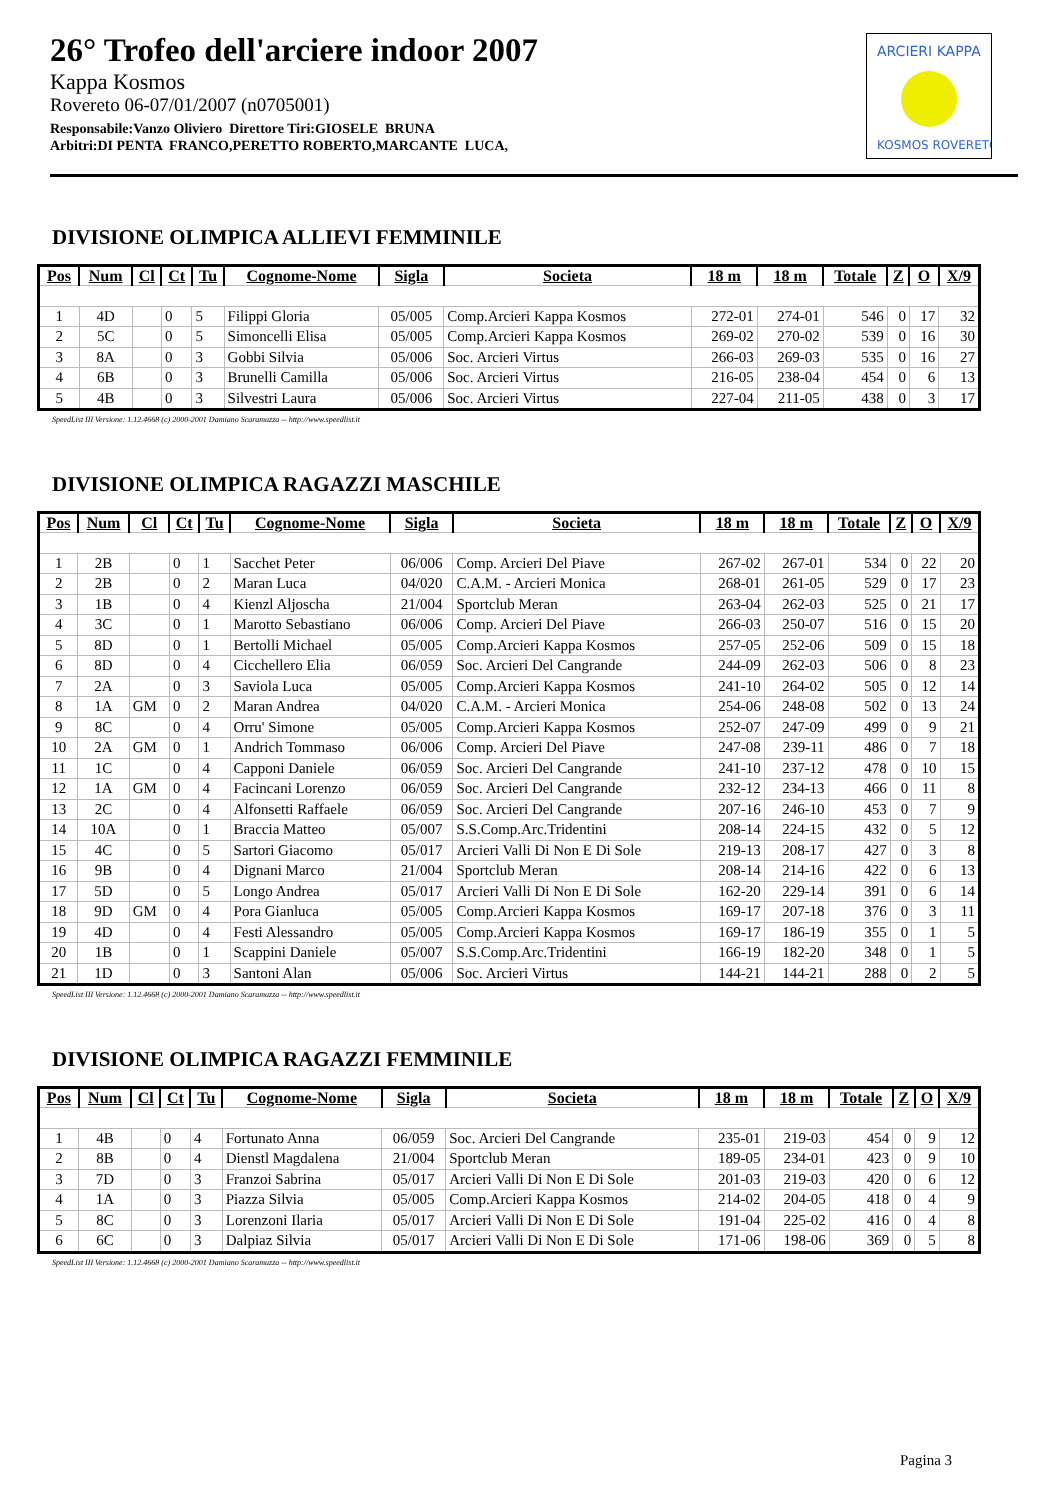26° Trofeo dell'arciere indoor 2007
Kappa Kosmos
Rovereto 06-07/01/2007 (n0705001)
Responsabile:Vanzo Oliviero Direttore Tiri:GIOSELE BRUNA
Arbitri:DI PENTA FRANCO,PERETTO ROBERTO,MARCANTE LUCA,
ARCIERI KAPPA
KOSMOS ROVERETO
DIVISIONE OLIMPICA ALLIEVI FEMMINILE
| Pos | Num | Cl | Ct | Tu | Cognome-Nome | Sigla | Societa | 18 m | 18 m | Totale | Z | O | X/9 |
| --- | --- | --- | --- | --- | --- | --- | --- | --- | --- | --- | --- | --- | --- |
| 1 | 4D | | 0 | 5 | Filippi Gloria | 05/005 | Comp.Arcieri Kappa Kosmos | 272-01 | 274-01 | 546 | 0 | 17 | 32 |
| 2 | 5C | | 0 | 5 | Simoncelli Elisa | 05/005 | Comp.Arcieri Kappa Kosmos | 269-02 | 270-02 | 539 | 0 | 16 | 30 |
| 3 | 8A | | 0 | 3 | Gobbi Silvia | 05/006 | Soc. Arcieri Virtus | 266-03 | 269-03 | 535 | 0 | 16 | 27 |
| 4 | 6B | | 0 | 3 | Brunelli Camilla | 05/006 | Soc. Arcieri Virtus | 216-05 | 238-04 | 454 | 0 | 6 | 13 |
| 5 | 4B | | 0 | 3 | Silvestri Laura | 05/006 | Soc. Arcieri Virtus | 227-04 | 211-05 | 438 | 0 | 3 | 17 |
SpeedList III Versione: 1.12.4668 (c) 2000-2001 Damiano Scaramuzza -- http://www.speedlist.it
DIVISIONE OLIMPICA RAGAZZI MASCHILE
| Pos | Num | Cl | Ct | Tu | Cognome-Nome | Sigla | Societa | 18 m | 18 m | Totale | Z | O | X/9 |
| --- | --- | --- | --- | --- | --- | --- | --- | --- | --- | --- | --- | --- | --- |
| 1 | 2B | | 0 | 1 | Sacchet Peter | 06/006 | Comp. Arcieri Del Piave | 267-02 | 267-01 | 534 | 0 | 22 | 20 |
| 2 | 2B | | 0 | 2 | Maran Luca | 04/020 | C.A.M. - Arcieri Monica | 268-01 | 261-05 | 529 | 0 | 17 | 23 |
| 3 | 1B | | 0 | 4 | Kienzl Aljoscha | 21/004 | Sportclub Meran | 263-04 | 262-03 | 525 | 0 | 21 | 17 |
| 4 | 3C | | 0 | 1 | Marotto Sebastiano | 06/006 | Comp. Arcieri Del Piave | 266-03 | 250-07 | 516 | 0 | 15 | 20 |
| 5 | 8D | | 0 | 1 | Bertolli Michael | 05/005 | Comp.Arcieri Kappa Kosmos | 257-05 | 252-06 | 509 | 0 | 15 | 18 |
| 6 | 8D | | 0 | 4 | Cicchellero Elia | 06/059 | Soc. Arcieri Del Cangrande | 244-09 | 262-03 | 506 | 0 | 8 | 23 |
| 7 | 2A | | 0 | 3 | Saviola Luca | 05/005 | Comp.Arcieri Kappa Kosmos | 241-10 | 264-02 | 505 | 0 | 12 | 14 |
| 8 | 1A | GM | 0 | 2 | Maran Andrea | 04/020 | C.A.M. - Arcieri Monica | 254-06 | 248-08 | 502 | 0 | 13 | 24 |
| 9 | 8C | | 0 | 4 | Orru' Simone | 05/005 | Comp.Arcieri Kappa Kosmos | 252-07 | 247-09 | 499 | 0 | 9 | 21 |
| 10 | 2A | GM | 0 | 1 | Andrich Tommaso | 06/006 | Comp. Arcieri Del Piave | 247-08 | 239-11 | 486 | 0 | 7 | 18 |
| 11 | 1C | | 0 | 4 | Capponi Daniele | 06/059 | Soc. Arcieri Del Cangrande | 241-10 | 237-12 | 478 | 0 | 10 | 15 |
| 12 | 1A | GM | 0 | 4 | Facincani Lorenzo | 06/059 | Soc. Arcieri Del Cangrande | 232-12 | 234-13 | 466 | 0 | 11 | 8 |
| 13 | 2C | | 0 | 4 | Alfonsetti Raffaele | 06/059 | Soc. Arcieri Del Cangrande | 207-16 | 246-10 | 453 | 0 | 7 | 9 |
| 14 | 10A | | 0 | 1 | Braccia Matteo | 05/007 | S.S.Comp.Arc.Tridentini | 208-14 | 224-15 | 432 | 0 | 5 | 12 |
| 15 | 4C | | 0 | 5 | Sartori Giacomo | 05/017 | Arcieri Valli Di Non E Di Sole | 219-13 | 208-17 | 427 | 0 | 3 | 8 |
| 16 | 9B | | 0 | 4 | Dignani Marco | 21/004 | Sportclub Meran | 208-14 | 214-16 | 422 | 0 | 6 | 13 |
| 17 | 5D | | 0 | 5 | Longo Andrea | 05/017 | Arcieri Valli Di Non E Di Sole | 162-20 | 229-14 | 391 | 0 | 6 | 14 |
| 18 | 9D | GM | 0 | 4 | Pora Gianluca | 05/005 | Comp.Arcieri Kappa Kosmos | 169-17 | 207-18 | 376 | 0 | 3 | 11 |
| 19 | 4D | | 0 | 4 | Festi Alessandro | 05/005 | Comp.Arcieri Kappa Kosmos | 169-17 | 186-19 | 355 | 0 | 1 | 5 |
| 20 | 1B | | 0 | 1 | Scappini Daniele | 05/007 | S.S.Comp.Arc.Tridentini | 166-19 | 182-20 | 348 | 0 | 1 | 5 |
| 21 | 1D | | 0 | 3 | Santoni Alan | 05/006 | Soc. Arcieri Virtus | 144-21 | 144-21 | 288 | 0 | 2 | 5 |
SpeedList III Versione: 1.12.4668 (c) 2000-2001 Damiano Scaramuzza -- http://www.speedlist.it
DIVISIONE OLIMPICA RAGAZZI FEMMINILE
| Pos | Num | Cl | Ct | Tu | Cognome-Nome | Sigla | Societa | 18 m | 18 m | Totale | Z | O | X/9 |
| --- | --- | --- | --- | --- | --- | --- | --- | --- | --- | --- | --- | --- | --- |
| 1 | 4B | | 0 | 4 | Fortunato Anna | 06/059 | Soc. Arcieri Del Cangrande | 235-01 | 219-03 | 454 | 0 | 9 | 12 |
| 2 | 8B | | 0 | 4 | Dienstl Magdalena | 21/004 | Sportclub Meran | 189-05 | 234-01 | 423 | 0 | 9 | 10 |
| 3 | 7D | | 0 | 3 | Franzoi Sabrina | 05/017 | Arcieri Valli Di Non E Di Sole | 201-03 | 219-03 | 420 | 0 | 6 | 12 |
| 4 | 1A | | 0 | 3 | Piazza Silvia | 05/005 | Comp.Arcieri Kappa Kosmos | 214-02 | 204-05 | 418 | 0 | 4 | 9 |
| 5 | 8C | | 0 | 3 | Lorenzoni Ilaria | 05/017 | Arcieri Valli Di Non E Di Sole | 191-04 | 225-02 | 416 | 0 | 4 | 8 |
| 6 | 6C | | 0 | 3 | Dalpiaz Silvia | 05/017 | Arcieri Valli Di Non E Di Sole | 171-06 | 198-06 | 369 | 0 | 5 | 8 |
SpeedList III Versione: 1.12.4668 (c) 2000-2001 Damiano Scaramuzza -- http://www.speedlist.it
Pagina 3